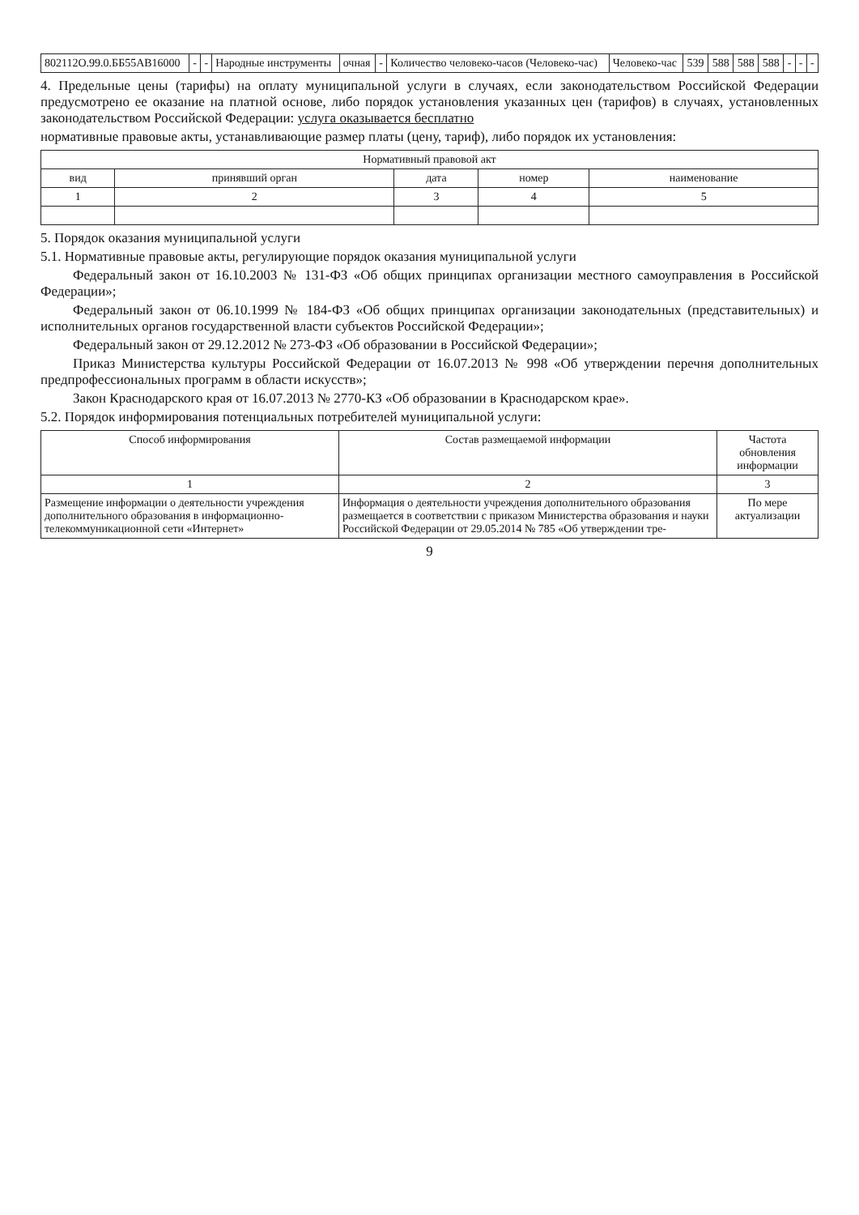| 802112О.99.0.ББ55АВ16000 | - | - | Народные инструменты | очная | - | Количество человеко-часов (Человеко-час) | Человеко-час | 539 | 588 | 588 | 588 | - | - | - |
4. Предельные цены (тарифы) на оплату муниципальной услуги в случаях, если законодательством Российской Федерации предусмотрено ее оказание на платной основе, либо порядок установления указанных цен (тарифов) в случаях, установленных законодательством Российской Федерации: услуга оказывается бесплатно
нормативные правовые акты, устанавливающие размер платы (цену, тариф), либо порядок их установления:
| Нормативный правовой акт | | | | |
| --- | --- | --- | --- | --- |
| вид | принявший орган | дата | номер | наименование |
| 1 | 2 | 3 | 4 | 5 |
5. Порядок оказания муниципальной услуги
5.1. Нормативные правовые акты, регулирующие порядок оказания муниципальной услуги
Федеральный закон от 16.10.2003 № 131-ФЗ «Об общих принципах организации местного самоуправления в Российской Федерации»;
Федеральный закон от 06.10.1999 № 184-ФЗ «Об общих принципах организации законодательных (представительных) и исполнительных органов государственной власти субъектов Российской Федерации»;
Федеральный закон от 29.12.2012 № 273-ФЗ «Об образовании в Российской Федерации»;
Приказ Министерства культуры Российской Федерации от 16.07.2013 № 998 «Об утверждении перечня дополнительных предпрофессиональных программ в области искусств»;
Закон Краснодарского края от 16.07.2013 № 2770-КЗ «Об образовании в Краснодарском крае».
5.2. Порядок информирования потенциальных потребителей муниципальной услуги:
| Способ информирования | Состав размещаемой информации | Частота обновления информации |
| --- | --- | --- |
| 1 | 2 | 3 |
| Размещение информации о деятельности учреждения дополнительного образования в информационно-телекоммуникационной сети «Интернет» | Информация о деятельности учреждения дополнительного образования размещается в соответствии с приказом Министерства образования и науки Российской Федерации от 29.05.2014 № 785 «Об утверждении тре- | По мере актуализации |
9